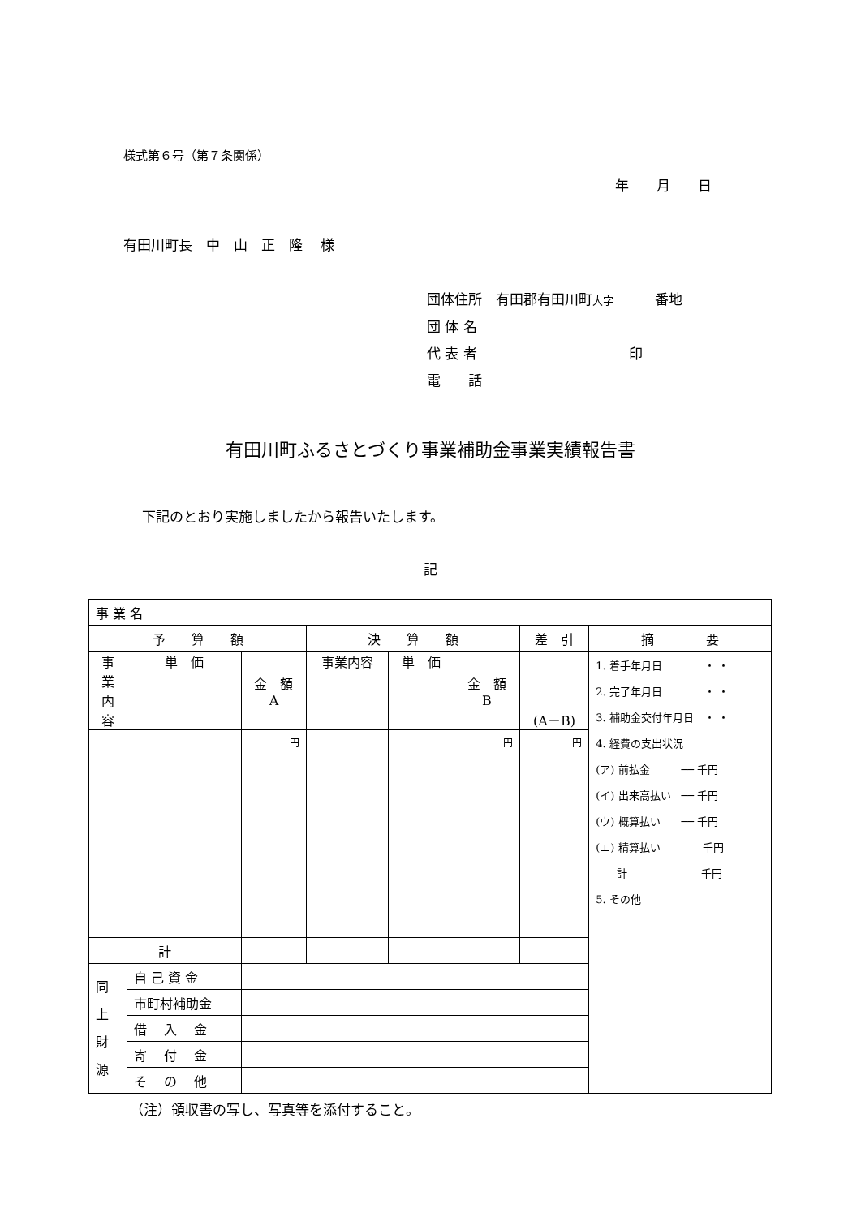様式第６号（第７条関係）
年　　月　　日
有田川町長　中　山　正　隆　 様
団体住所　有田郡有田川町大字　　　番地
団 体 名
代 表 者　　　　　　　　　　　印
電　　話
有田川町ふるさとづくり事業補助金事業実績報告書
下記のとおり実施しましたから報告いたします。
記
| 事 業 名 | | | | | | | |
| 予 算 額 | | | 決 算 額 | | | 差 引 | 摘 要 |
| 事業内容 | 単 価 | 金 額 A | 事業内容 | 単 価 | 金 額 B | (A－B) | 1. 着手年月日 ・ ・ 2. 完了年月日 ・ ・ 3. 補助金交付年月日 ・ ・ 4. 経費の支出状況 (ア) 前払金 ── 千円 (イ) 出来高払い ── 千円 (ウ) 概算払い ── 千円 (エ) 精算払い 千円 計 千円 5. その他 |
| | | 円 | | | 円 | 円 | |
| 計 | | | | | | | |
| 同 上 財 源 | 自 己 資 金 | | | | | | |
| | 市町村補助金 | | | | | | |
| | 借 入 金 | | | | | | |
| | 寄 付 金 | | | | | | |
| | そ の 他 | | | | | | |
（注）領収書の写し、写真等を添付すること。